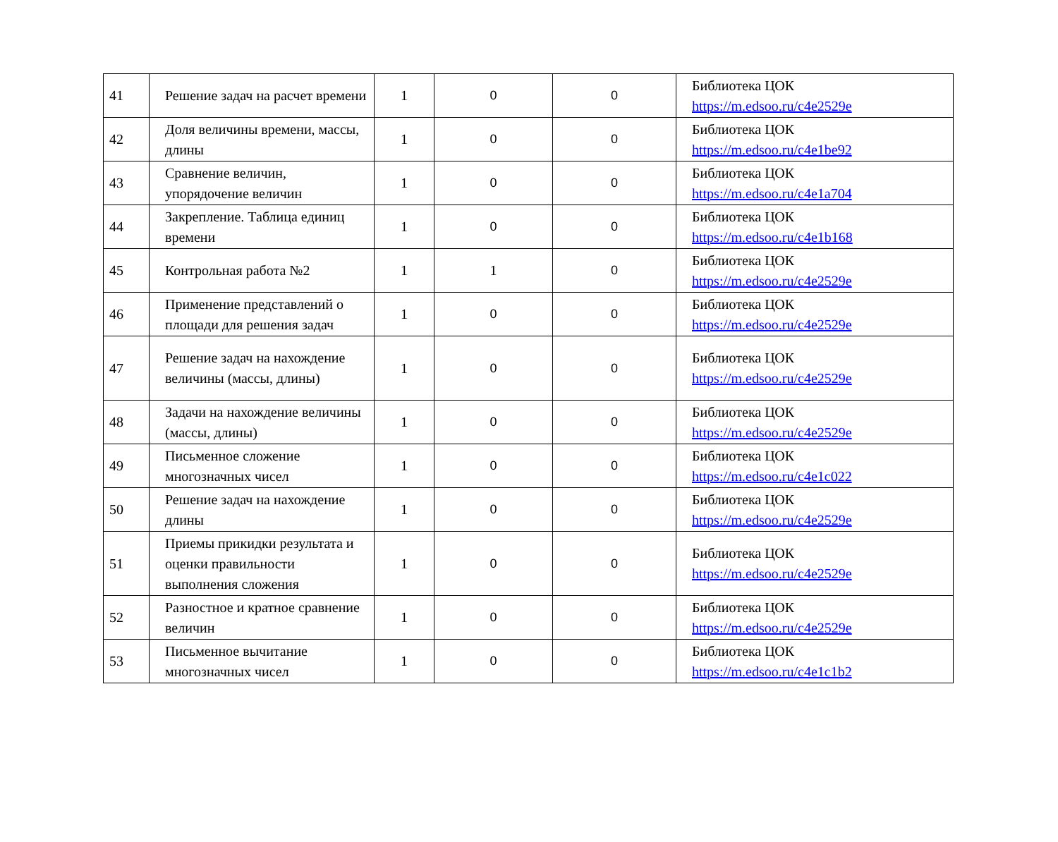| 41 | Решение задач на расчет времени | 1 | 0 | 0 | Библиотека ЦОК https://m.edsoo.ru/c4e2529e |
| 42 | Доля величины времени, массы, длины | 1 | 0 | 0 | Библиотека ЦОК https://m.edsoo.ru/c4e1be92 |
| 43 | Сравнение величин, упорядочение величин | 1 | 0 | 0 | Библиотека ЦОК https://m.edsoo.ru/c4e1a704 |
| 44 | Закрепление. Таблица единиц времени | 1 | 0 | 0 | Библиотека ЦОК https://m.edsoo.ru/c4e1b168 |
| 45 | Контрольная работа №2 | 1 | 1 | 0 | Библиотека ЦОК https://m.edsoo.ru/c4e2529e |
| 46 | Применение представлений о площади для решения задач | 1 | 0 | 0 | Библиотека ЦОК https://m.edsoo.ru/c4e2529e |
| 47 | Решение задач на нахождение величины (массы, длины) | 1 | 0 | 0 | Библиотека ЦОК https://m.edsoo.ru/c4e2529e |
| 48 | Задачи на нахождение величины (массы, длины) | 1 | 0 | 0 | Библиотека ЦОК https://m.edsoo.ru/c4e2529e |
| 49 | Письменное сложение многозначных чисел | 1 | 0 | 0 | Библиотека ЦОК https://m.edsoo.ru/c4e1c022 |
| 50 | Решение задач на нахождение длины | 1 | 0 | 0 | Библиотека ЦОК https://m.edsoo.ru/c4e2529e |
| 51 | Приемы прикидки результата и оценки правильности выполнения сложения | 1 | 0 | 0 | Библиотека ЦОК https://m.edsoo.ru/c4e2529e |
| 52 | Разностное и кратное сравнение величин | 1 | 0 | 0 | Библиотека ЦОК https://m.edsoo.ru/c4e2529e |
| 53 | Письменное вычитание многозначных чисел | 1 | 0 | 0 | Библиотека ЦОК https://m.edsoo.ru/c4e1c1b2 |